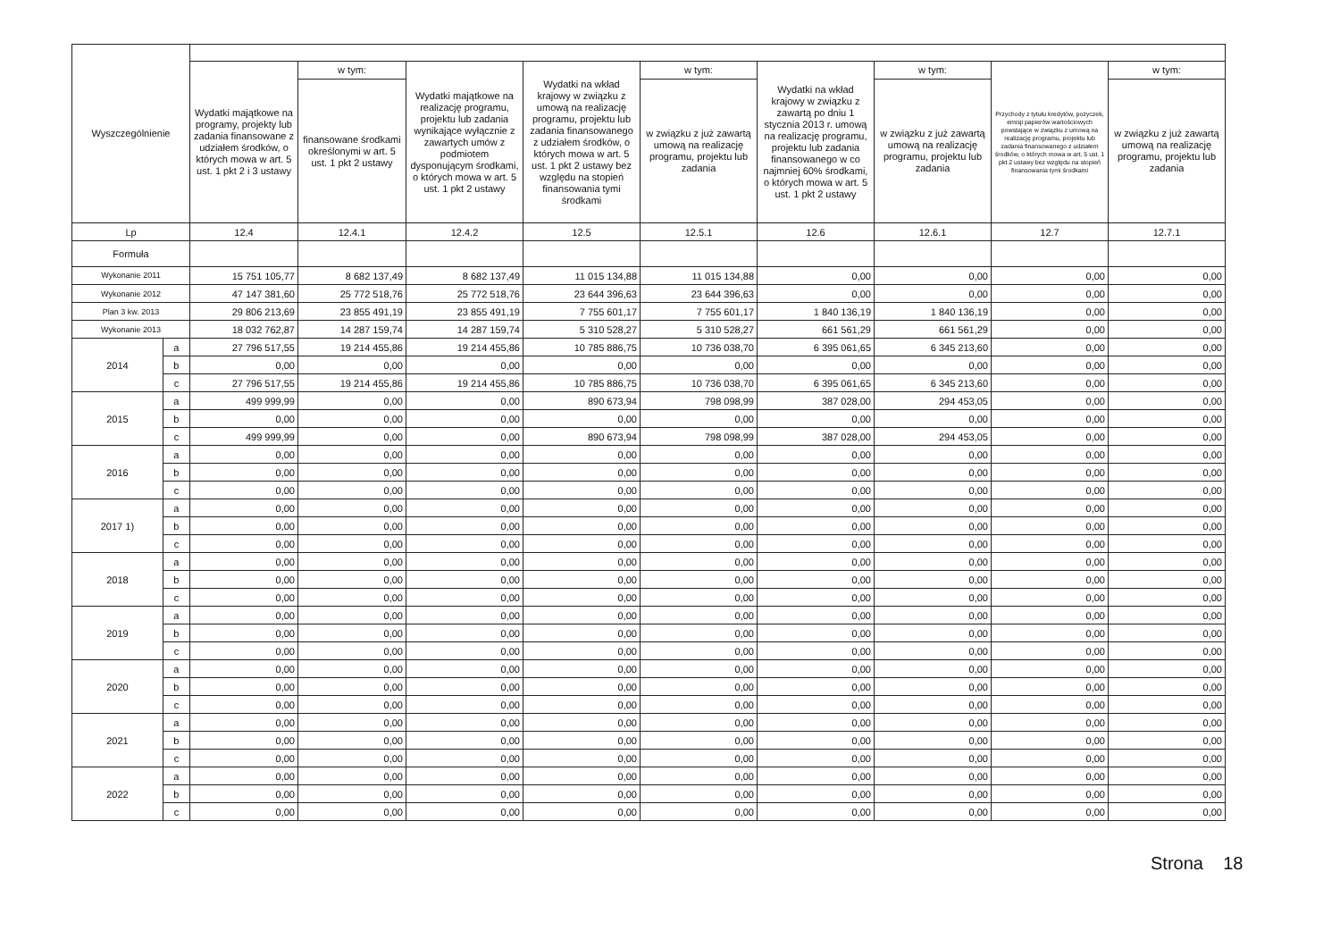| Wyszczególnienie | | | | | | | | | | |
| --- | --- | --- | --- | --- | --- | --- | --- | --- | --- | --- |
| | | Wydatki majątkowe na programy, projekty lub zadania finansowane z udziałem środków, o których mowa w art. 5 ust. 1 pkt 2 i 3 ustawy | w tym: | Wydatki majątkowe na realizację programu, projektu lub zadania wynikające wyłącznie z zawartych umów z podmiotem dysponującym środkami, o których mowa w art. 5 ust. 1 pkt 2 ustawy | Wydatki na wkład krajowy w związku z umową na realizację programu, projektu lub zadania finansowanego z udziałem środków, o których mowa w art. 5 ust. 1 pkt 2 ustawy bez względu na stopień finansowania tymi środkami | w tym: | Wydatki na wkład krajowy w związku z zawartą po dniu 1 stycznia 2013 r. umową na realizację programu, projektu lub zadania finansowanego w co najmniej 60% środkami, o których mowa w art. 5 ust. 1 pkt 2 ustawy | w tym: | Przychody z tytułu kredytów, pożyczek, emisji papierów wartościowych powstające w związku z umową na realizację programu, projektu lub zadania finansowanego z udziałem środków, o których mowa w art. 5 ust. 1 pkt 2 ustawy bez względu na stopień finansowania tymi środkami | w tym: |
| | | | finansowane środkami określonymi w art. 5 ust. 1 pkt 2 ustawy | | | w związku z już zawartą umową na realizację programu, projektu lub zadania | | w związku z już zawartą umową na realizację programu, projektu lub zadania | | w związku z już zawartą umową na realizację programu, projektu lub zadania |
| Lp | | 12.4 | 12.4.1 | 12.4.2 | 12.5 | 12.5.1 | 12.6 | 12.6.1 | 12.7 | 12.7.1 |
| Formuła | | | | | | | | | | |
| Wykonanie 2011 | | 15 751 105,77 | 8 682 137,49 | 8 682 137,49 | 11 015 134,88 | 11 015 134,88 | 0,00 | 0,00 | 0,00 | 0,00 |
| Wykonanie 2012 | | 47 147 381,60 | 25 772 518,76 | 25 772 518,76 | 23 644 396,63 | 23 644 396,63 | 0,00 | 0,00 | 0,00 | 0,00 |
| Plan 3 kw. 2013 | | 29 806 213,69 | 23 855 491,19 | 23 855 491,19 | 7 755 601,17 | 7 755 601,17 | 1 840 136,19 | 1 840 136,19 | 0,00 | 0,00 |
| Wykonanie 2013 | | 18 032 762,87 | 14 287 159,74 | 14 287 159,74 | 5 310 528,27 | 5 310 528,27 | 661 561,29 | 661 561,29 | 0,00 | 0,00 |
| 2014 | a | 27 796 517,55 | 19 214 455,86 | 19 214 455,86 | 10 785 886,75 | 10 736 038,70 | 6 395 061,65 | 6 345 213,60 | 0,00 | 0,00 |
| | b | 0,00 | 0,00 | 0,00 | 0,00 | 0,00 | 0,00 | 0,00 | 0,00 | 0,00 |
| | c | 27 796 517,55 | 19 214 455,86 | 19 214 455,86 | 10 785 886,75 | 10 736 038,70 | 6 395 061,65 | 6 345 213,60 | 0,00 | 0,00 |
| 2015 | a | 499 999,99 | 0,00 | 0,00 | 890 673,94 | 798 098,99 | 387 028,00 | 294 453,05 | 0,00 | 0,00 |
| | b | 0,00 | 0,00 | 0,00 | 0,00 | 0,00 | 0,00 | 0,00 | 0,00 | 0,00 |
| | c | 499 999,99 | 0,00 | 0,00 | 890 673,94 | 798 098,99 | 387 028,00 | 294 453,05 | 0,00 | 0,00 |
| 2016 | a | 0,00 | 0,00 | 0,00 | 0,00 | 0,00 | 0,00 | 0,00 | 0,00 | 0,00 |
| | b | 0,00 | 0,00 | 0,00 | 0,00 | 0,00 | 0,00 | 0,00 | 0,00 | 0,00 |
| | c | 0,00 | 0,00 | 0,00 | 0,00 | 0,00 | 0,00 | 0,00 | 0,00 | 0,00 |
| 2017 1) | a | 0,00 | 0,00 | 0,00 | 0,00 | 0,00 | 0,00 | 0,00 | 0,00 | 0,00 |
| | b | 0,00 | 0,00 | 0,00 | 0,00 | 0,00 | 0,00 | 0,00 | 0,00 | 0,00 |
| | c | 0,00 | 0,00 | 0,00 | 0,00 | 0,00 | 0,00 | 0,00 | 0,00 | 0,00 |
| 2018 | a | 0,00 | 0,00 | 0,00 | 0,00 | 0,00 | 0,00 | 0,00 | 0,00 | 0,00 |
| | b | 0,00 | 0,00 | 0,00 | 0,00 | 0,00 | 0,00 | 0,00 | 0,00 | 0,00 |
| | c | 0,00 | 0,00 | 0,00 | 0,00 | 0,00 | 0,00 | 0,00 | 0,00 | 0,00 |
| 2019 | a | 0,00 | 0,00 | 0,00 | 0,00 | 0,00 | 0,00 | 0,00 | 0,00 | 0,00 |
| | b | 0,00 | 0,00 | 0,00 | 0,00 | 0,00 | 0,00 | 0,00 | 0,00 | 0,00 |
| | c | 0,00 | 0,00 | 0,00 | 0,00 | 0,00 | 0,00 | 0,00 | 0,00 | 0,00 |
| 2020 | a | 0,00 | 0,00 | 0,00 | 0,00 | 0,00 | 0,00 | 0,00 | 0,00 | 0,00 |
| | b | 0,00 | 0,00 | 0,00 | 0,00 | 0,00 | 0,00 | 0,00 | 0,00 | 0,00 |
| | c | 0,00 | 0,00 | 0,00 | 0,00 | 0,00 | 0,00 | 0,00 | 0,00 | 0,00 |
| 2021 | a | 0,00 | 0,00 | 0,00 | 0,00 | 0,00 | 0,00 | 0,00 | 0,00 | 0,00 |
| | b | 0,00 | 0,00 | 0,00 | 0,00 | 0,00 | 0,00 | 0,00 | 0,00 | 0,00 |
| | c | 0,00 | 0,00 | 0,00 | 0,00 | 0,00 | 0,00 | 0,00 | 0,00 | 0,00 |
| 2022 | a | 0,00 | 0,00 | 0,00 | 0,00 | 0,00 | 0,00 | 0,00 | 0,00 | 0,00 |
| | b | 0,00 | 0,00 | 0,00 | 0,00 | 0,00 | 0,00 | 0,00 | 0,00 | 0,00 |
| | c | 0,00 | 0,00 | 0,00 | 0,00 | 0,00 | 0,00 | 0,00 | 0,00 | 0,00 |
Strona 18